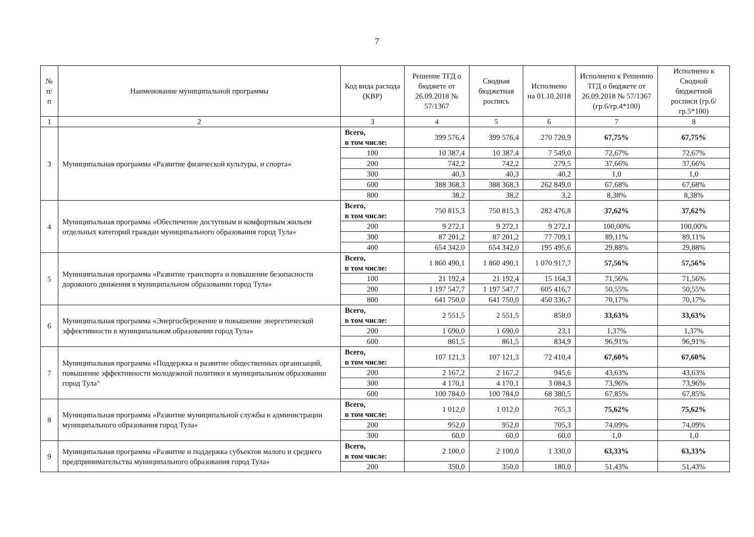7
| № п/п | Наименование муниципальной программы | Код вида расхода (КВР) | Решение ТГД о бюджете от 26.09.2018 № 57/1367 | Сводная бюджетная роспись | Исполнено на 01.10.2018 | Исполнено к Решению ТГД о бюджете от 26.09.2018 № 57/1367 (гр.6/гр.4*100) | Исполнено к Сводной бюджетной росписи (гр.6/гр.5*100) |
| --- | --- | --- | --- | --- | --- | --- | --- |
| 1 | 2 | 3 | 4 | 5 | 6 | 7 | 8 |
| 3 | Муниципальная программа «Развитие физической культуры, и спорта» | Всего, в том числе: | 399 576,4 | 399 576,4 | 270 720,9 | 67,75% | 67,75% |
| | | 100 | 10 387,4 | 10 387,4 | 7 549,0 | 72,67% | 72,67% |
| | | 200 | 742,2 | 742,2 | 279,5 | 37,66% | 37,66% |
| | | 300 | 40,3 | 40,3 | 40,2 | 1,0 | 1,0 |
| | | 600 | 388 368,3 | 388 368,3 | 262 849,0 | 67,68% | 67,68% |
| | | 800 | 38,2 | 38,2 | 3,2 | 8,38% | 8,38% |
| 4 | Муниципальная программа «Обеспечение доступным и комфортным жильем отдельных категорий граждан муниципального образования город Тула» | Всего, в том числе: | 750 815,3 | 750 815,3 | 282 476,8 | 37,62% | 37,62% |
| | | 200 | 9 272,1 | 9 272,1 | 9 272,1 | 100,00% | 100,00% |
| | | 300 | 87 201,2 | 87 201,2 | 77 709,1 | 89,11% | 89,11% |
| | | 400 | 654 342,0 | 654 342,0 | 195 495,6 | 29,88% | 29,88% |
| 5 | Муниципальная программа «Развитие транспорта и повышение безопасности дорожного движения в муниципальном образовании город Тула» | Всего, в том числе: | 1 860 490,1 | 1 860 490,1 | 1 070 917,7 | 57,56% | 57,56% |
| | | 100 | 21 192,4 | 21 192,4 | 15 164,3 | 71,56% | 71,56% |
| | | 200 | 1 197 547,7 | 1 197 547,7 | 605 416,7 | 50,55% | 50,55% |
| | | 800 | 641 750,0 | 641 750,0 | 450 336,7 | 70,17% | 70,17% |
| 6 | Муниципальная программа «Энергосбережение и повышение энергетической эффективности в муниципальном образовании город Тула» | Всего, в том числе: | 2 551,5 | 2 551,5 | 858,0 | 33,63% | 33,63% |
| | | 200 | 1 690,0 | 1 690,0 | 23,1 | 1,37% | 1,37% |
| | | 600 | 861,5 | 861,5 | 834,9 | 96,91% | 96,91% |
| 7 | Муниципальная программа «Поддержка и развитие общественных организаций, повышение эффективности молодежной политики в муниципальном образовании город Тула" | Всего, в том числе: | 107 121,3 | 107 121,3 | 72 410,4 | 67,60% | 67,60% |
| | | 200 | 2 167,2 | 2 167,2 | 945,6 | 43,63% | 43,63% |
| | | 300 | 4 170,1 | 4 170,1 | 3 084,3 | 73,96% | 73,96% |
| | | 600 | 100 784,0 | 100 784,0 | 68 380,5 | 67,85% | 67,85% |
| 8 | Муниципальная программа «Развитие муниципальной службы в администрации муниципального образования город Тула» | Всего, в том числе: | 1 012,0 | 1 012,0 | 765,3 | 75,62% | 75,62% |
| | | 200 | 952,0 | 952,0 | 705,3 | 74,09% | 74,09% |
| | | 300 | 60,0 | 60,0 | 60,0 | 1,0 | 1,0 |
| 9 | Муниципальная программа «Развитие и поддержка субъектов малого и среднего предпринимательства муниципального образования город Тула» | Всего, в том числе: | 2 100,0 | 2 100,0 | 1 330,0 | 63,33% | 63,33% |
| | | 200 | 350,0 | 350,0 | 180,0 | 51,43% | 51,43% |